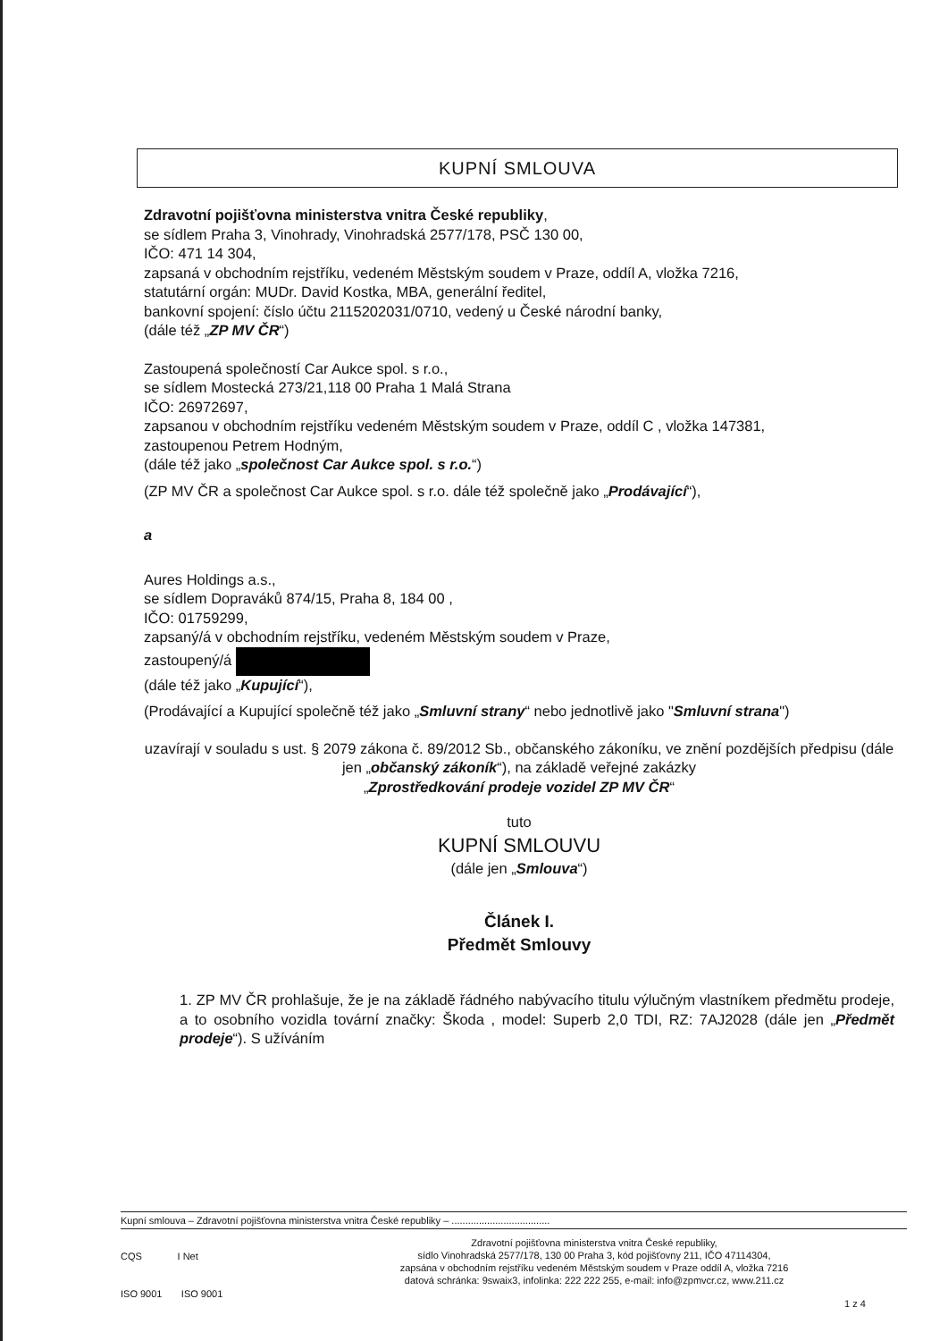KUPNÍ SMLOUVA
Zdravotní pojišťovna ministerstva vnitra České republiky,
se sídlem Praha 3, Vinohrady, Vinohradská 2577/178, PSČ 130 00,
IČO: 471 14 304,
zapsaná v obchodním rejstříku, vedeném Městským soudem v Praze, oddíl A, vložka 7216,
statutární orgán: MUDr. David Kostka, MBA, generální ředitel,
bankovní spojení: číslo účtu 2115202031/0710, vedený u České národní banky,
(dále též „ZP MV ČR“)
Zastoupená společností Car Aukce spol. s r.o.,
se sídlem Mostecká 273/21,118 00 Praha 1 Malá Strana
IČO: 26972697,
zapsanou v obchodním rejstříku vedeném Městským soudem v Praze, oddíl C , vložka 147381,
zastoupenou Petrem Hodným,
(dále též jako „společnost Car Aukce spol. s r.o.“)
(ZP MV ČR a společnost Car Aukce spol. s r.o. dále též společně jako „Prodávající“),
a
Aures Holdings a.s.,
se sídlem Dopraváků 874/15, Praha 8, 184 00 ,
IČO: 01759299,
zapsaný/á v obchodním rejstříku, vedeném Městským soudem v Praze,
zastoupený/á
(dále též jako „Kupující“),
(Prodávající a Kupující společně též jako „Smluvní strany“ nebo jednotlivě jako "Smluvní strana")
uzavírají v souladu s ust. § 2079 zákona č. 89/2012 Sb., občanského zákoníku, ve znění pozdějších předpisu (dále jen „občanský zákoník“), na základě veřejné zakázky
„Zprostředkování prodeje vozidel ZP MV ČR“
tuto
KUPNÍ SMLOUVU
(dále jen „Smlouva“)
Článek I.
Předmět Smlouvy
1. ZP MV ČR prohlašuje, že je na základě řádného nabývacího titulu výlučným vlastníkem předmětu prodeje, a to osobního vozidla tovární značky: Škoda , model: Superb 2,0 TDI, RZ: 7AJ2028 (dále jen „Předmět prodeje“). S užíváním
Kupní smlouva – Zdravotní pojišťovna ministerstva vnitra České republiky – ....................................
CQS I Net
ISO 9001 ISO 9001
Zdravotní pojišťovna ministerstva vnitra České republiky,
sídlo Vinohradská 2577/178, 130 00 Praha 3, kód pojišťovny 211, IČO 47114304,
zapsána v obchodním rejstříku vedeném Městským soudem v Praze oddíl A, vložka 7216
datová schránka: 9swaix3, infolinka: 222 222 255, e-mail: info@zpmvcr.cz, www.211.cz
1 z 4